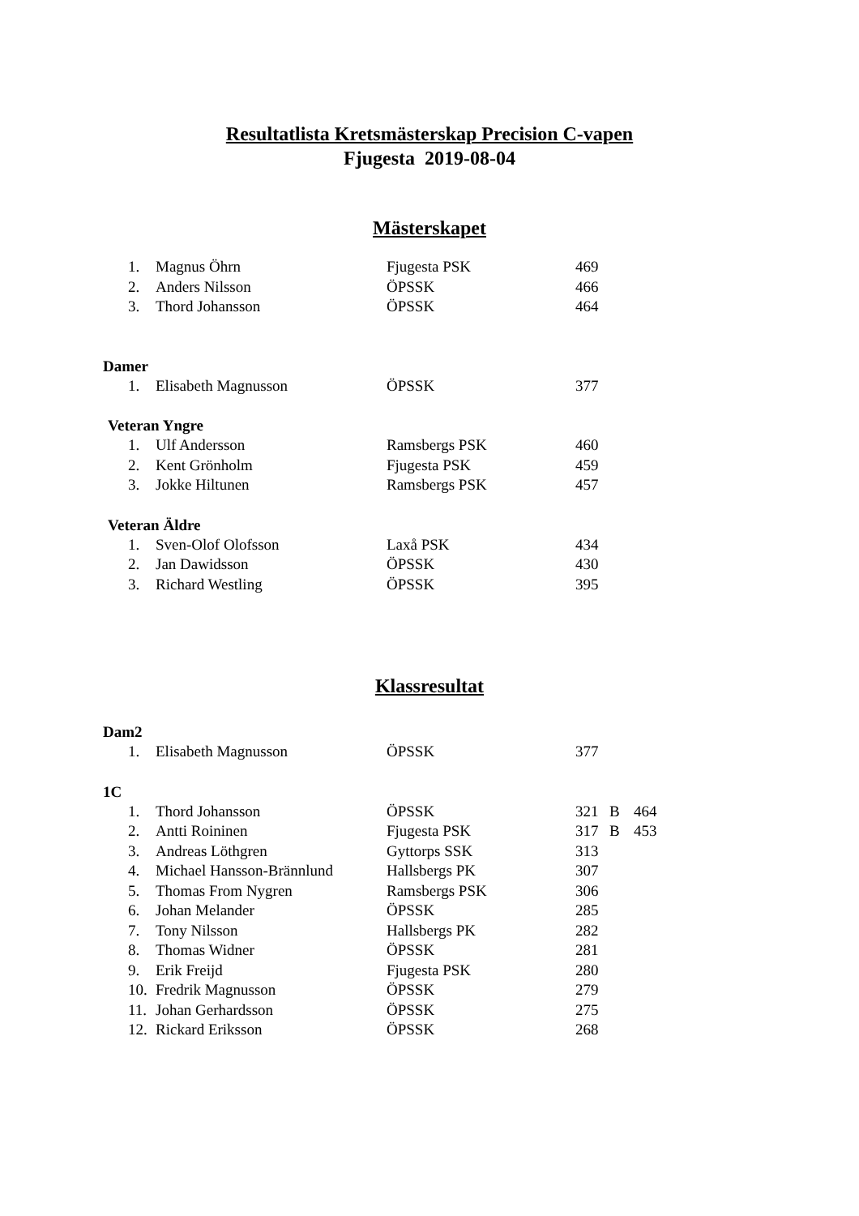Resultatlista Kretsmästerskap Precision C-vapen
Fjugesta 2019-08-04
Mästerskapet
| 1. | Magnus Öhrn | Fjugesta PSK | 469 |
| 2. | Anders Nilsson | ÖPSSK | 466 |
| 3. | Thord Johansson | ÖPSSK | 464 |
Damer
| 1. | Elisabeth Magnusson | ÖPSSK | 377 |
Veteran Yngre
| 1. | Ulf Andersson | Ramsbergs PSK | 460 |
| 2. | Kent Grönholm | Fjugesta PSK | 459 |
| 3. | Jokke Hiltunen | Ramsbergs PSK | 457 |
Veteran Äldre
| 1. | Sven-Olof Olofsson | Laxå PSK | 434 |
| 2. | Jan Dawidsson | ÖPSSK | 430 |
| 3. | Richard Westling | ÖPSSK | 395 |
Klassresultat
Dam2
| 1. | Elisabeth Magnusson | ÖPSSK | 377 |
1C
| 1. | Thord Johansson | ÖPSSK | 321 | B | 464 |
| 2. | Antti Roininen | Fjugesta PSK | 317 | B | 453 |
| 3. | Andreas Löthgren | Gyttorps SSK | 313 | | |
| 4. | Michael Hansson-Brännlund | Hallsbergs PK | 307 | | |
| 5. | Thomas From Nygren | Ramsbergs PSK | 306 | | |
| 6. | Johan Melander | ÖPSSK | 285 | | |
| 7. | Tony Nilsson | Hallsbergs PK | 282 | | |
| 8. | Thomas Widner | ÖPSSK | 281 | | |
| 9. | Erik Freijd | Fjugesta PSK | 280 | | |
| 10. | Fredrik Magnusson | ÖPSSK | 279 | | |
| 11. | Johan Gerhardsson | ÖPSSK | 275 | | |
| 12. | Rickard Eriksson | ÖPSSK | 268 | | |